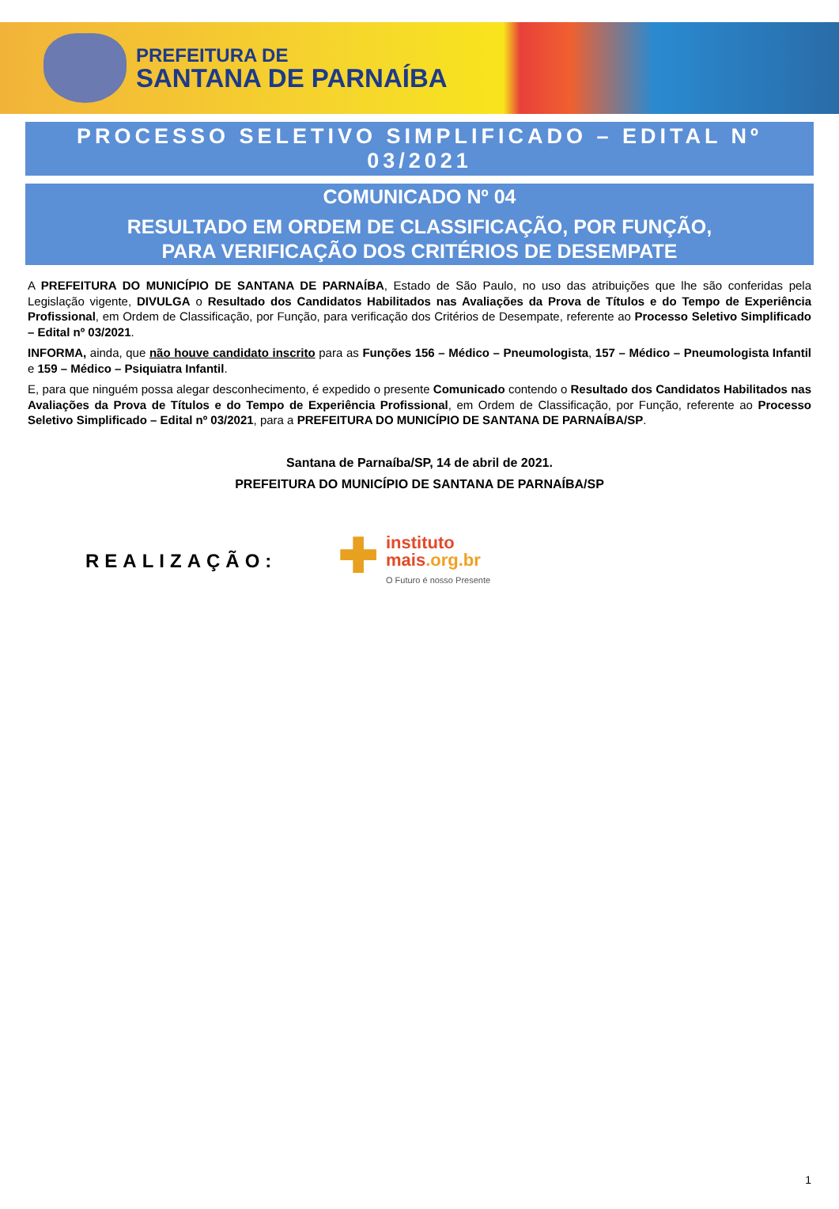PREFEITURA DE
SANTANA DE PARNAÍBA
PROCESSO SELETIVO SIMPLIFICADO – EDITAL Nº 03/2021
COMUNICADO Nº 04
RESULTADO EM ORDEM DE CLASSIFICAÇÃO, POR FUNÇÃO,
PARA VERIFICAÇÃO DOS CRITÉRIOS DE DESEMPATE
A PREFEITURA DO MUNICÍPIO DE SANTANA DE PARNAÍBA, Estado de São Paulo, no uso das atribuições que lhe são conferidas pela Legislação vigente, DIVULGA o Resultado dos Candidatos Habilitados nas Avaliações da Prova de Títulos e do Tempo de Experiência Profissional, em Ordem de Classificação, por Função, para verificação dos Critérios de Desempate, referente ao Processo Seletivo Simplificado – Edital nº 03/2021.
INFORMA, ainda, que não houve candidato inscrito para as Funções 156 – Médico – Pneumologista, 157 – Médico – Pneumologista Infantil e 159 – Médico – Psiquiatra Infantil.
E, para que ninguém possa alegar desconhecimento, é expedido o presente Comunicado contendo o Resultado dos Candidatos Habilitados nas Avaliações da Prova de Títulos e do Tempo de Experiência Profissional, em Ordem de Classificação, por Função, referente ao Processo Seletivo Simplificado – Edital nº 03/2021, para a PREFEITURA DO MUNICÍPIO DE SANTANA DE PARNAÍBA/SP.
Santana de Parnaíba/SP, 14 de abril de 2021.
PREFEITURA DO MUNICÍPIO DE SANTANA DE PARNAÍBA/SP
REALIZAÇÃO:
✚
instituto
mais.org.br
O Futuro é nosso Presente
1